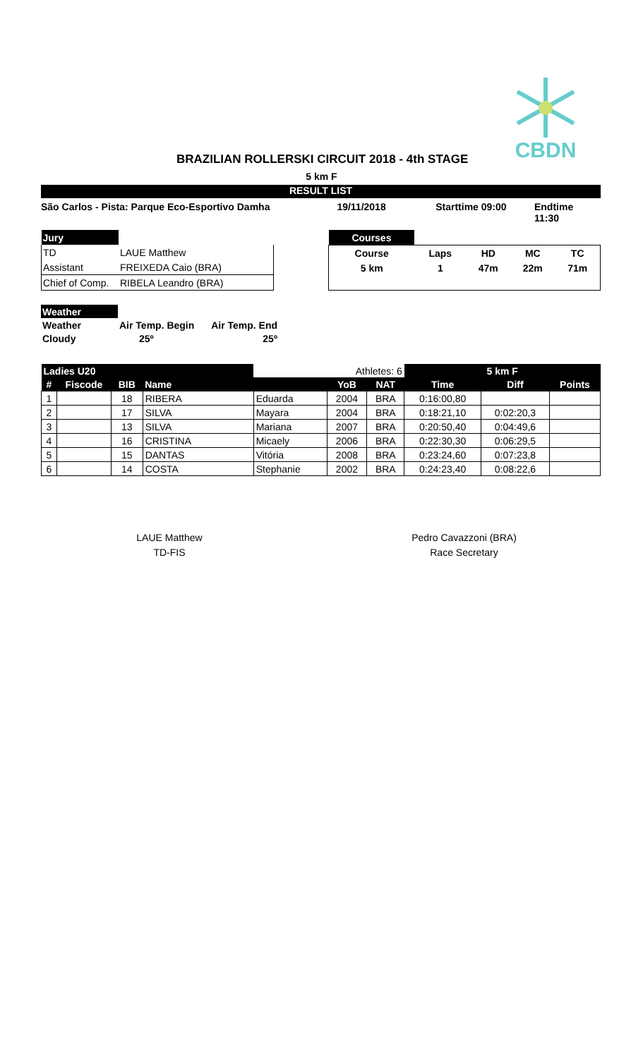CBDN
BRAZILIAN ROLLERSKI CIRCUIT 2018 - 4th STAGE
5 km F
RESULT LIST
São Carlos - Pista: Parque Eco-Esportivo Damha 19/11/2018 Starttime 09:00 Endtime 11:30
| Jury | |
| TD | LAUE Matthew |
| Assistant | FREIXEDA Caio (BRA) |
| Chief of Comp. | RIBELA Leandro (BRA) |
| Courses | | | | |
| Course | Laps | HD | MC | TC |
| 5 km | 1 | 47m | 22m | 71m |
| Weather | | |
| Weather | Air Temp. Begin | Air Temp. End |
| Cloudy | 25º | 25º |
| Ladies U20 | | | | Athletes: 6 | | | 5 km F | | |
| --- | --- | --- | --- | --- | --- | --- | --- | --- | --- |
| # | Fiscode | BIB | Name | | YoB | NAT | Time | Diff | Points |
| 1 | | 18 | RIBERA | Eduarda | 2004 | BRA | 0:16:00,80 | | |
| 2 | | 17 | SILVA | Mayara | 2004 | BRA | 0:18:21,10 | 0:02:20,3 | |
| 3 | | 13 | SILVA | Mariana | 2007 | BRA | 0:20:50,40 | 0:04:49,6 | |
| 4 | | 16 | CRISTINA | Micaely | 2006 | BRA | 0:22:30,30 | 0:06:29,5 | |
| 5 | | 15 | DANTAS | Vitória | 2008 | BRA | 0:23:24,60 | 0:07:23,8 | |
| 6 | | 14 | COSTA | Stephanie | 2002 | BRA | 0:24:23,40 | 0:08:22,6 | |
LAUE Matthew
TD-FIS
Pedro Cavazzoni (BRA)
Race Secretary